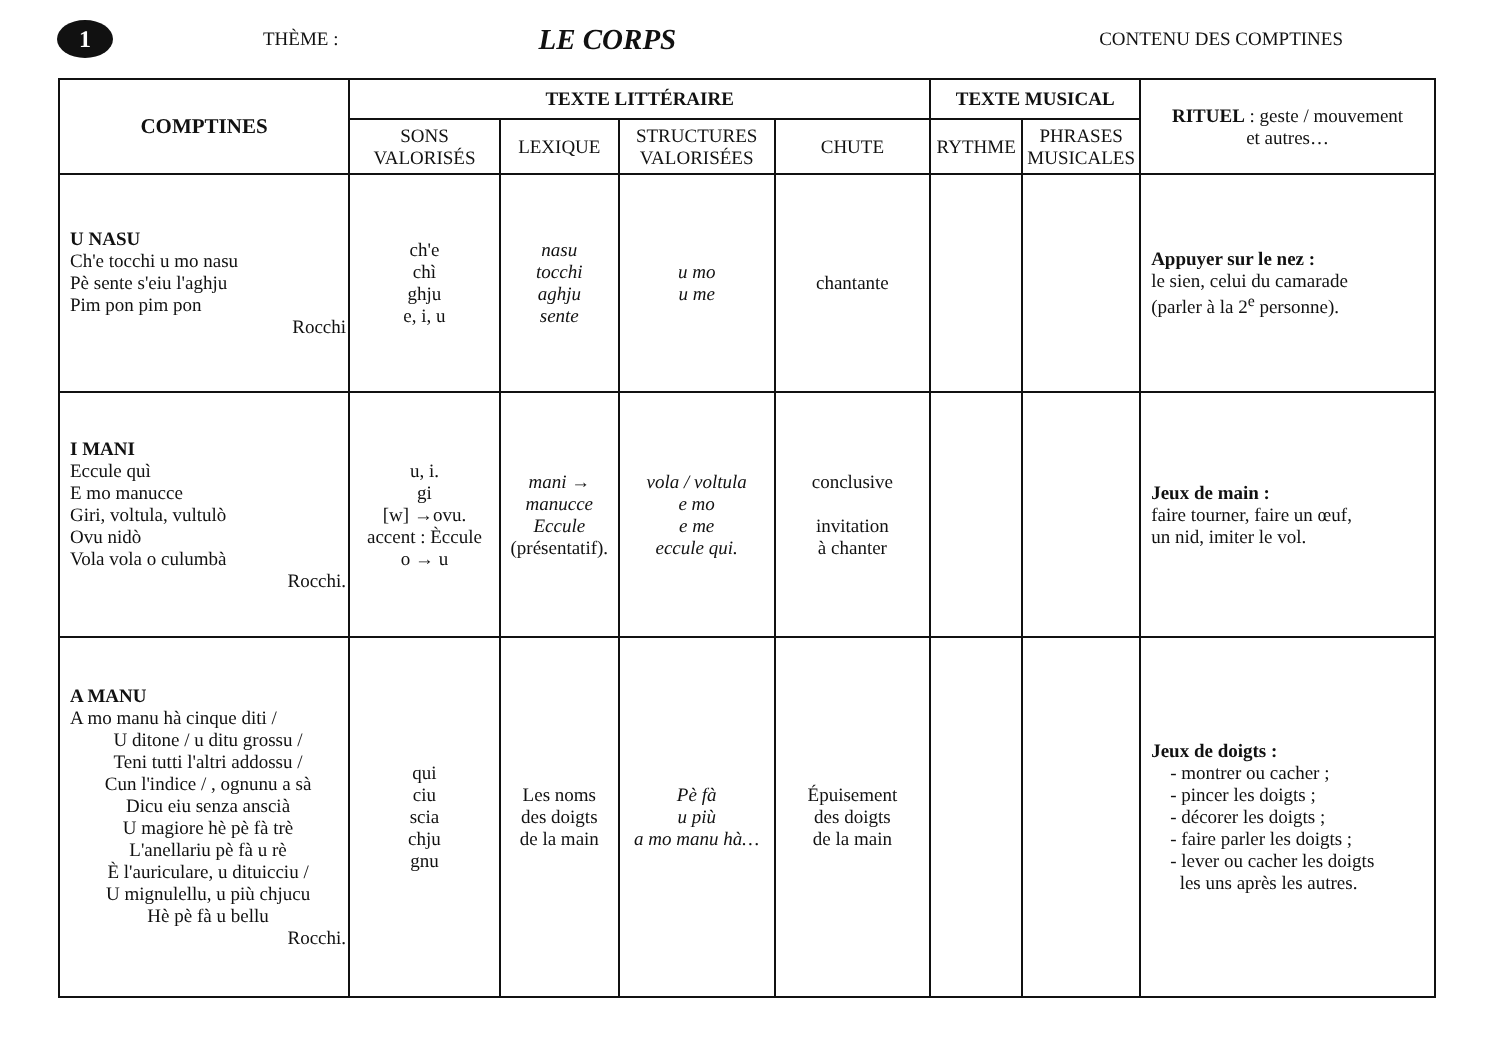1
THÈME :
LE CORPS
CONTENU DES COMPTINES
| COMPTINES | TEXTE LITTÉRAIRE | | | | TEXTE MUSICAL | | RITUEL : geste / mouvement et autres… |
| --- | --- | --- | --- | --- | --- | --- | --- |
| | SONS VALORISÉS | LEXIQUE | STRUCTURES VALORISÉES | CHUTE | RYTHME | PHRASES MUSICALES | |
| U NASU Ch'e tocchi u mo nasu Pè sente s'eiu l'aghju Pim pon pim pon Rocchi | ch'e chì ghju e, i, u | nasu tocchi aghju sente | u mo u me | chantante | | | Appuyer sur le nez : le sien, celui du camarade (parler à la 2<sup>e</sup> personne). |
| I MANI Eccule quì E mo manucce Giri, voltula, vultulò Ovu nidò Vola vola o culumbà Rocchi. | u, i. gi [w] →ovu. accent : Èccule o → u | mani → manucce Eccule (présentatif). | vola / voltula e mo e me eccule qui. | conclusive invitation à chanter | | | Jeux de main : faire tourner, faire un œuf, un nid, imiter le vol. |
| A MANU A mo manu hà cinque diti / U ditone / u ditu grossu / Teni tutti l'altri addossu / Cun l'indice / , ognunu a sà Dicu eiu senza anscià U magiore hè pè fà trè L'anellariu pè fà u rè È l'auriculare, u dituicciu / U mignulellu, u più chjucu Hè pè fà u bellu Rocchi. | qui ciu scia chju gnu | Les noms des doigts de la main | Pè fà u più a mo manu hà… | Épuisement des doigts de la main | | | Jeux de doigts : - montrer ou cacher ; - pincer les doigts ; - décorer les doigts ; - faire parler les doigts ; - lever ou cacher les doigts les uns après les autres. |